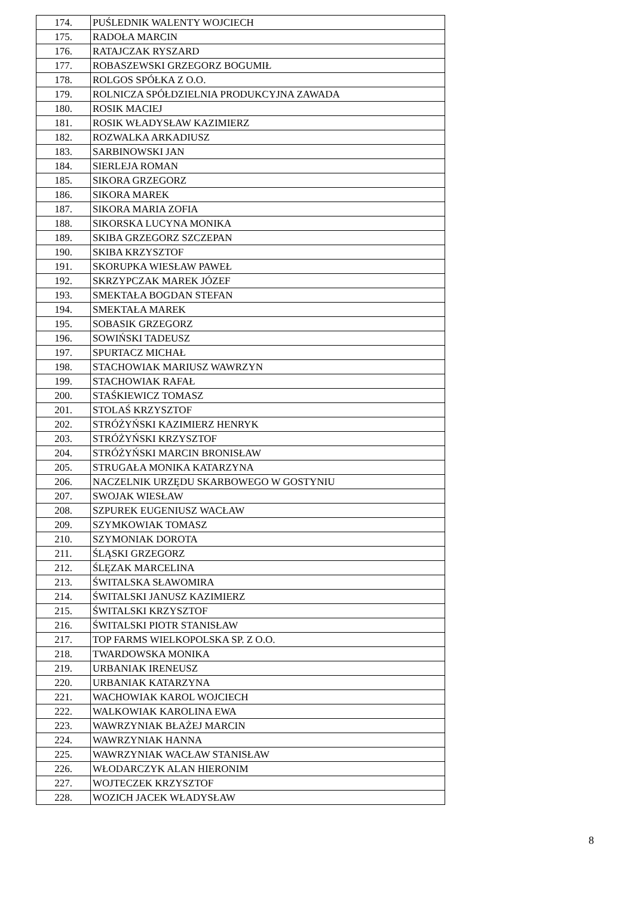| 174. | PUŚLEDNIK WALENTY WOJCIECH |
| 175. | RADOŁA MARCIN |
| 176. | RATAJCZAK RYSZARD |
| 177. | ROBASZEWSKI GRZEGORZ BOGUMIŁ |
| 178. | ROLGOS SPÓŁKA Z O.O. |
| 179. | ROLNICZA SPÓŁDZIELNIA PRODUKCYJNA ZAWADA |
| 180. | ROSIK MACIEJ |
| 181. | ROSIK WŁADYSŁAW KAZIMIERZ |
| 182. | ROZWALKA ARKADIUSZ |
| 183. | SARBINOWSKI JAN |
| 184. | SIERLEJA ROMAN |
| 185. | SIKORA GRZEGORZ |
| 186. | SIKORA MAREK |
| 187. | SIKORA MARIA ZOFIA |
| 188. | SIKORSKA LUCYNA MONIKA |
| 189. | SKIBA GRZEGORZ SZCZEPAN |
| 190. | SKIBA KRZYSZTOF |
| 191. | SKORUPKA WIESŁAW PAWEŁ |
| 192. | SKRZYPCZAK MAREK JÓZEF |
| 193. | SMEKTAŁA BOGDAN STEFAN |
| 194. | SMEKTAŁA MAREK |
| 195. | SOBASIK GRZEGORZ |
| 196. | SOWIŃSKI TADEUSZ |
| 197. | SPURTACZ MICHAŁ |
| 198. | STACHOWIAK MARIUSZ WAWRZYN |
| 199. | STACHOWIAK RAFAŁ |
| 200. | STAŚKIEWICZ TOMASZ |
| 201. | STOLAŚ KRZYSZTOF |
| 202. | STRÓŻYŃSKI KAZIMIERZ HENRYK |
| 203. | STRÓŻYŃSKI KRZYSZTOF |
| 204. | STRÓŻYŃSKI MARCIN BRONISŁAW |
| 205. | STRUGAŁA MONIKA KATARZYNA |
| 206. | NACZELNIK URZĘDU SKARBOWEGO W GOSTYNIU |
| 207. | SWOJAK WIESŁAW |
| 208. | SZPUREK EUGENIUSZ WACŁAW |
| 209. | SZYMKOWIAK TOMASZ |
| 210. | SZYMONIAK DOROTA |
| 211. | ŚLĄSKI GRZEGORZ |
| 212. | ŚLĘZAK MARCELINA |
| 213. | ŚWITALSKA SŁAWOMIRA |
| 214. | ŚWITALSKI JANUSZ KAZIMIERZ |
| 215. | ŚWITALSKI KRZYSZTOF |
| 216. | ŚWITALSKI PIOTR STANISŁAW |
| 217. | TOP FARMS WIELKOPOLSKA SP. Z O.O. |
| 218. | TWARDOWSKA MONIKA |
| 219. | URBANIAK IRENEUSZ |
| 220. | URBANIAK KATARZYNA |
| 221. | WACHOWIAK KAROL WOJCIECH |
| 222. | WALKOWIAK KAROLINA EWA |
| 223. | WAWRZYNIAK BŁAŻEJ MARCIN |
| 224. | WAWRZYNIAK HANNA |
| 225. | WAWRZYNIAK WACŁAW STANISŁAW |
| 226. | WŁODARCZYK ALAN HIERONIM |
| 227. | WOJTECZEK KRZYSZTOF |
| 228. | WOZICH JACEK WŁADYSŁAW |
8